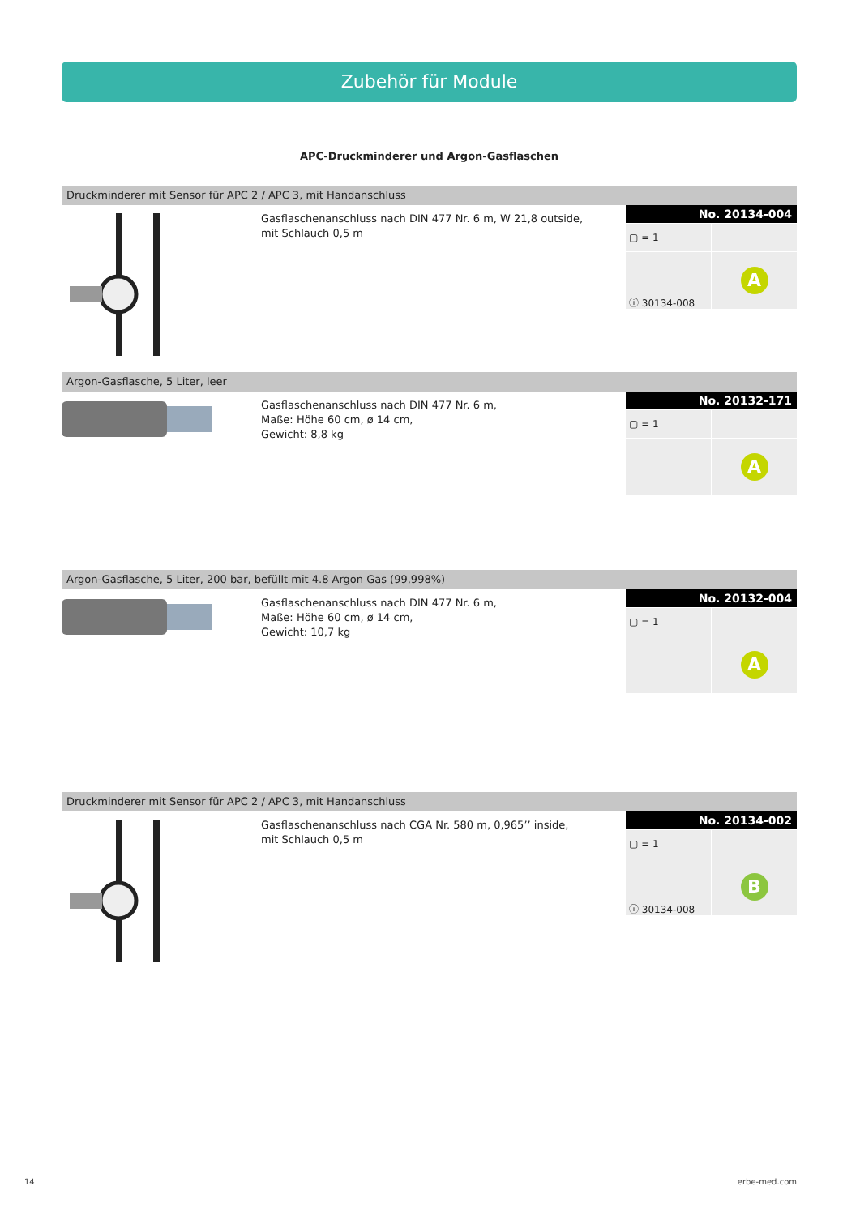Zubehör für Module
APC-Druckminderer und Argon-Gasflaschen
Druckminderer mit Sensor für APC 2 / APC 3, mit Handanschluss
Gasflaschenanschluss nach DIN 477 Nr. 6 m, W 21,8 outside,
mit Schlauch 0,5 m
No. 20134-004
| ▢ = 1 | |
| ⓘ 30134-008 | A |
Argon-Gasflasche, 5 Liter, leer
Gasflaschenanschluss nach DIN 477 Nr. 6 m,
Maße: Höhe 60 cm, ø 14 cm,
Gewicht: 8,8 kg
No. 20132-171
| ▢ = 1 | |
| | A |
Argon-Gasflasche, 5 Liter, 200 bar, befüllt mit 4.8 Argon Gas (99,998%)
Gasflaschenanschluss nach DIN 477 Nr. 6 m,
Maße: Höhe 60 cm, ø 14 cm,
Gewicht: 10,7 kg
No. 20132-004
| ▢ = 1 | |
| | A |
Druckminderer mit Sensor für APC 2 / APC 3, mit Handanschluss
Gasflaschenanschluss nach CGA Nr. 580 m, 0,965’’ inside,
mit Schlauch 0,5 m
No. 20134-002
| ▢ = 1 | |
| ⓘ 30134-008 | B |
14 erbe-med.com